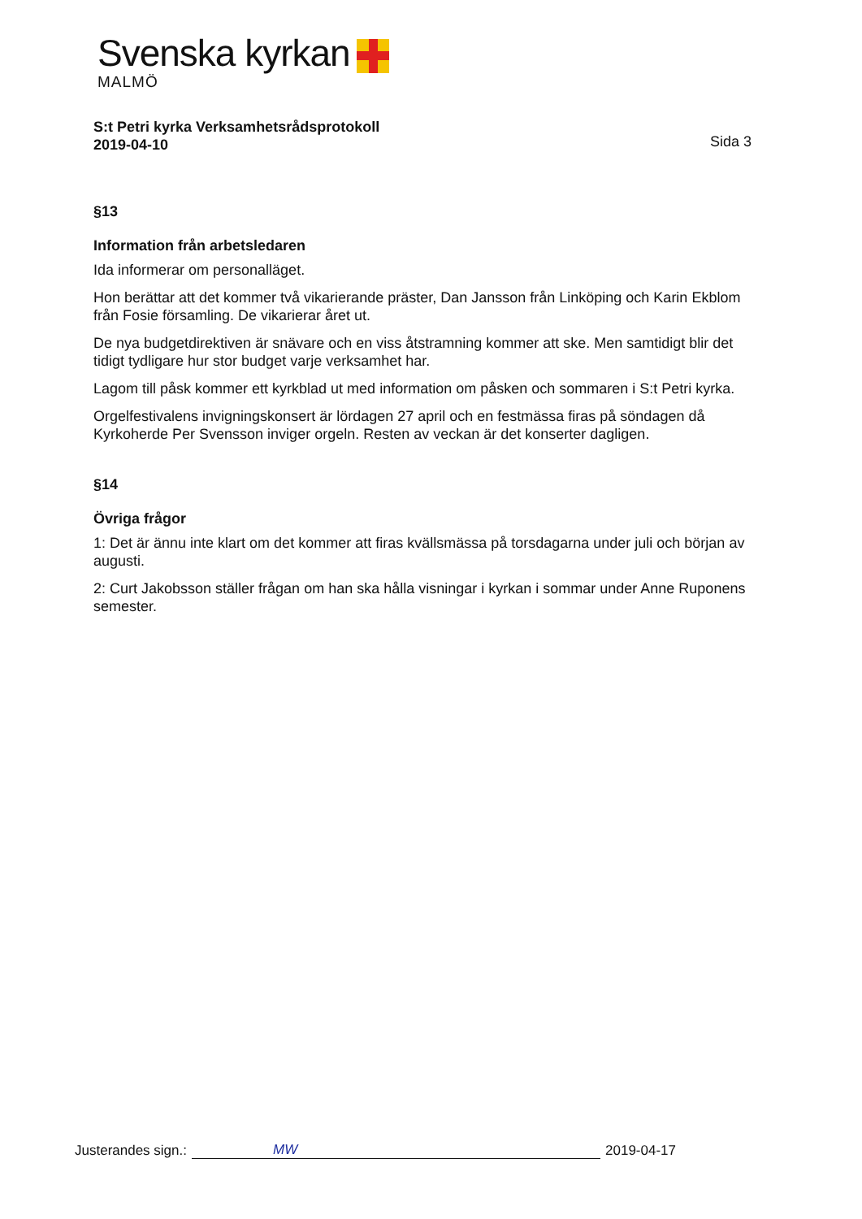Svenska kyrkan
MALMÖ
S:t Petri kyrka Verksamhetsrådsprotokoll
2019-04-10
Sida 3
§13
Information från arbetsledaren
Ida informerar om personalläget.
Hon berättar att det kommer två vikarierande präster, Dan Jansson från Linköping och Karin Ekblom från Fosie församling. De vikarierar året ut.
De nya budgetdirektiven är snävare och en viss åtstramning kommer att ske. Men samtidigt blir det tidigt tydligare hur stor budget varje verksamhet har.
Lagom till påsk kommer ett kyrkblad ut med information om påsken och sommaren i S:t Petri kyrka.
Orgelfestivalens invigningskonsert är lördagen 27 april och en festmässa firas på söndagen då Kyrkoherde Per Svensson inviger orgeln. Resten av veckan är det konserter dagligen.
§14
Övriga frågor
1: Det är ännu inte klart om det kommer att firas kvällsmässa på torsdagarna under juli och början av augusti.
2: Curt Jakobsson ställer frågan om han ska hålla visningar i kyrkan i sommar under Anne Ruponens semester.
Justerandes sign.: MW 2019-04-17